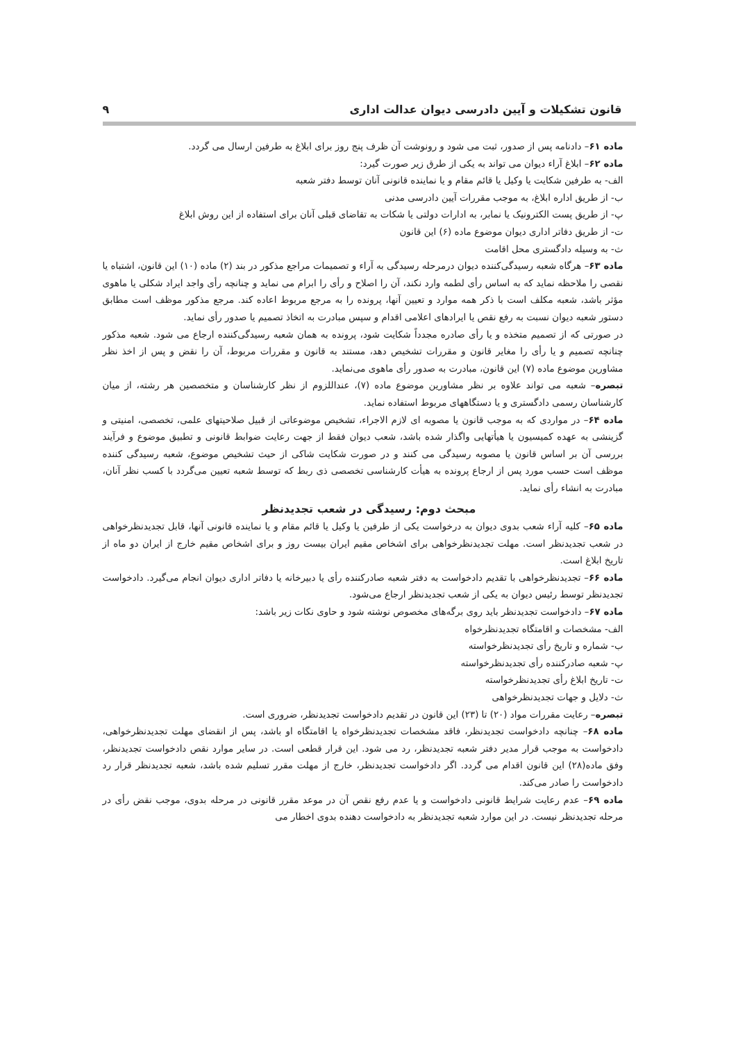قانون تشکیلات و آیین دادرسی دیوان عدالت اداری ۹
ماده ۶۱– دادنامه پس از صدور، ثبت می شود و رونوشت آن ظرف پنج روز برای ابلاغ به طرفین ارسال می گردد.
ماده ۶۲– ابلاغ آراء دیوان می تواند به یکی از طرق زیر صورت گیرد:
الف- به طرفین شکایت یا وکیل یا قائم مقام و یا نماینده قانونی آنان توسط دفتر شعبه
ب- از طریق اداره ابلاغ، به موجب مقررات آیین دادرسی مدنی
پ- از طریق پست الکترونیک یا نمابر، به ادارات دولتی یا شکات به تقاضای قبلی آنان برای استفاده از این روش ابلاغ
ت- از طریق دفاتر اداری دیوان موضوع ماده (۶) این قانون
ث- به وسیله دادگستری محل اقامت
ماده ۶۳– هرگاه شعبه رسیدگی‌کننده دیوان درمرحله رسیدگی به آراء و تصمیمات مراجع مذکور در بند (۲) ماده (۱۰) این قانون، اشتباه یا نقصی را ملاحظه نماید که به اساس رأی لطمه وارد نکند، آن را اصلاح و رأی را ابرام می نماید و چنانچه رأی واجد ایراد شکلی یا ماهوی مؤثر باشد، شعبه مکلف است با ذکر همه موارد و تعیین آنها، پرونده را به مرجع مربوط اعاده کند. مرجع مذکور موظف است مطابق دستور شعبه دیوان نسبت به رفع نقص یا ایرادهای اعلامی اقدام و سپس مبادرت به اتخاذ تصمیم یا صدور رأی نماید.
در صورتی که از تصمیم متخذه و یا رأی صادره مجدداً شکایت شود، پرونده به همان شعبه رسیدگی‌کننده ارجاع می شود. شعبه مذکور چنانچه تصمیم و یا رأی را مغایر قانون و مقررات تشخیص دهد، مستند به قانون و مقررات مربوط، آن را نقض و پس از اخذ نظر مشاورین موضوع ماده (۷) این قانون، مبادرت به صدور رأی ماهوی می‌نماید.
تبصره– شعبه می تواند علاوه بر نظر مشاورین موضوع ماده (۷)، عنداللزوم از نظر کارشناسان و متخصصین هر رشته، از میان کارشناسان رسمی دادگستری و یا دستگاههای مربوط استفاده نماید.
ماده ۶۴– در مواردی که به موجب قانون یا مصوبه ای لازم الاجراء، تشخیص موضوعاتی از قبیل صلاحیتهای علمی، تخصصی، امنیتی و گزینشی به عهده کمیسیون یا هیأتهایی واگذار شده باشد، شعب دیوان فقط از جهت رعایت ضوابط قانونی و تطبیق موضوع و فرآیند بررسی آن بر اساس قانون یا مصوبه رسیدگی می کنند و در صورت شکایت شاکی از حیث تشخیص موضوع، شعبه رسیدگی کننده موظف است حسب مورد پس از ارجاع پرونده به هیأت کارشناسی تخصصی ذی ربط که توسط شعبه تعیین می‌گردد با کسب نظر آنان، مبادرت به انشاء رأی نماید.
مبحث دوم: رسیدگی در شعب تجدیدنظر
ماده ۶۵– کلیه آراء شعب بدوی دیوان به درخواست یکی از طرفین یا وکیل یا قائم مقام و یا نماینده قانونی آنها، قابل تجدیدنظرخواهی در شعب تجدیدنظر است. مهلت تجدیدنظرخواهی برای اشخاص مقیم ایران بیست روز و برای اشخاص مقیم خارج از ایران دو ماه از تاریخ ابلاغ است.
ماده ۶۶– تجدیدنظرخواهی با تقدیم دادخواست به دفتر شعبه صادرکننده رأی یا دبیرخانه یا دفاتر اداری دیوان انجام می‌گیرد. دادخواست تجدیدنظر توسط رئیس دیوان به یکی از شعب تجدیدنظر ارجاع می‌شود.
ماده ۶۷– دادخواست تجدیدنظر باید روی برگه‌های مخصوص نوشته شود و حاوی نکات زیر باشد:
الف- مشخصات و اقامتگاه تجدیدنظرخواه
ب- شماره و تاریخ رأی تجدیدنظرخواسته
پ- شعبه صادرکننده رأی تجدیدنظرخواسته
ت- تاریخ ابلاغ رأی تجدیدنظرخواسته
ث- دلایل و جهات تجدیدنظرخواهی
تبصره– رعایت مقررات مواد (۲۰) تا (۲۳) این قانون در تقدیم دادخواست تجدیدنظر، ضروری است.
ماده ۶۸– چنانچه دادخواست تجدیدنظر، فاقد مشخصات تجدیدنظرخواه یا اقامتگاه او باشد، پس از انقضای مهلت تجدیدنظرخواهی، دادخواست به موجب قرار مدیر دفتر شعبه تجدیدنظر، رد می شود. این قرار قطعی است. در سایر موارد نقص دادخواست تجدیدنظر، وفق ماده(۲۸) این قانون اقدام می گردد. اگر دادخواست تجدیدنظر، خارج از مهلت مقرر تسلیم شده باشد، شعبه تجدیدنظر قرار رد دادخواست را صادر می‌کند.
ماده ۶۹– عدم رعایت شرایط قانونی دادخواست و یا عدم رفع نقص آن در موعد مقرر قانونی در مرحله بدوی، موجب نقض رأی در مرحله تجدیدنظر نیست. در این موارد شعبه تجدیدنظر به دادخواست دهنده بدوی اخطار می